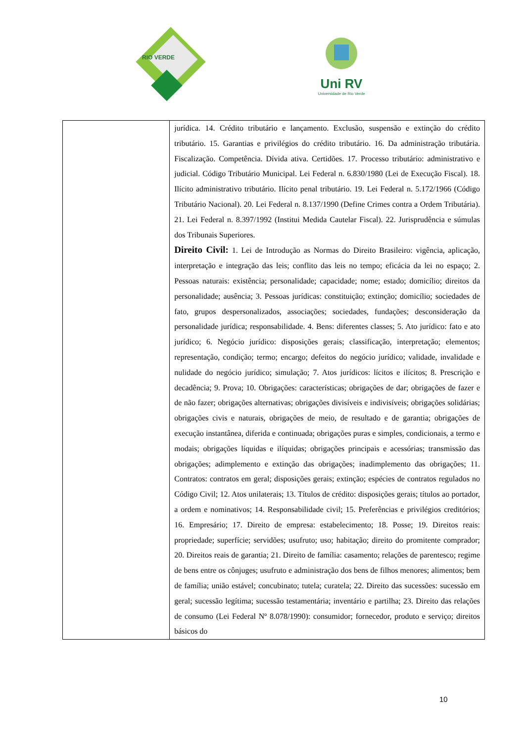RIO VERDE
Uni RV
Universidade de Rio Verde
| | jurídica. 14. Crédito tributário e lançamento. Exclusão, suspensão e extinção do crédito tributário. 15. Garantias e privilégios do crédito tributário. 16. Da administração tributária. Fiscalização. Competência. Dívida ativa. Certidões. 17. Processo tributário: administrativo e judicial. Código Tributário Municipal. Lei Federal n. 6.830/1980 (Lei de Execução Fiscal). 18. Ilícito administrativo tributário. Ilícito penal tributário. 19. Lei Federal n. 5.172/1966 (Código Tributário Nacional). 20. Lei Federal n. 8.137/1990 (Define Crimes contra a Ordem Tributária). 21. Lei Federal n. 8.397/1992 (Institui Medida Cautelar Fiscal). 22. Jurisprudência e súmulas dos Tribunais Superiores. Direito Civil: 1. Lei de Introdução as Normas do Direito Brasileiro: vigência, aplicação, interpretação e integração das leis; conflito das leis no tempo; eficácia da lei no espaço; 2. Pessoas naturais: existência; personalidade; capacidade; nome; estado; domicílio; direitos da personalidade; ausência; 3. Pessoas jurídicas: constituição; extinção; domicílio; sociedades de fato, grupos despersonalizados, associações; sociedades, fundações; desconsideração da personalidade jurídica; responsabilidade. 4. Bens: diferentes classes; 5. Ato jurídico: fato e ato jurídico; 6. Negócio jurídico: disposições gerais; classificação, interpretação; elementos; representação, condição; termo; encargo; defeitos do negócio jurídico; validade, invalidade e nulidade do negócio jurídico; simulação; 7. Atos jurídicos: lícitos e ilícitos; 8. Prescrição e decadência; 9. Prova; 10. Obrigações: características; obrigações de dar; obrigações de fazer e de não fazer; obrigações alternativas; obrigações divisíveis e indivisíveis; obrigações solidárias; obrigações civis e naturais, obrigações de meio, de resultado e de garantia; obrigações de execução instantânea, diferida e continuada; obrigações puras e simples, condicionais, a termo e modais; obrigações líquidas e ilíquidas; obrigações principais e acessórias; transmissão das obrigações; adimplemento e extinção das obrigações; inadimplemento das obrigações; 11. Contratos: contratos em geral; disposições gerais; extinção; espécies de contratos regulados no Código Civil; 12. Atos unilaterais; 13. Títulos de crédito: disposições gerais; títulos ao portador, a ordem e nominativos; 14. Responsabilidade civil; 15. Preferências e privilégios creditórios; 16. Empresário; 17. Direito de empresa: estabelecimento; 18. Posse; 19. Direitos reais: propriedade; superfície; servidões; usufruto; uso; habitação; direito do promitente comprador; 20. Direitos reais de garantia; 21. Direito de família: casamento; relações de parentesco; regime de bens entre os cônjuges; usufruto e administração dos bens de filhos menores; alimentos; bem de família; união estável; concubinato; tutela; curatela; 22. Direito das sucessões: sucessão em geral; sucessão legítima; sucessão testamentária; inventário e partilha; 23. Direito das relações de consumo (Lei Federal Nº 8.078/1990): consumidor; fornecedor, produto e serviço; direitos básicos do |
10